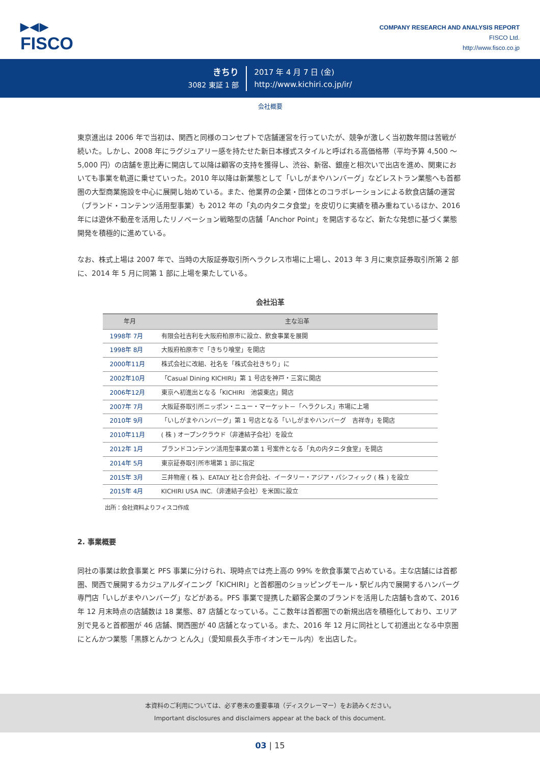▶◀▶
FISCO
COMPANY RESEARCH AND ANALYSIS REPORT
FISCO Ltd.
http://www.fisco.co.jp
きちり
3082 東証 1 部
2017 年 4 月 7 日 (金)
http://www.kichiri.co.jp/ir/
会社概要
東京進出は 2006 年で当初は、関西と同様のコンセプトで店舗運営を行っていたが、競争が激しく当初数年間は苦戦が続いた。しかし、2008 年にラグジュアリー感を持たせた新日本様式スタイルと呼ばれる高価格帯（平均予算 4,500 ～ 5,000 円）の店舗を恵比寿に開店して以降は顧客の支持を獲得し、渋谷、新宿、銀座と相次いで出店を進め、関東においても事業を軌道に乗せていった。2010 年以降は新業態として「いしがまやハンバーグ」などレストラン業態へも首都圏の大型商業施設を中心に展開し始めている。また、他業界の企業・団体とのコラボレーションによる飲食店舗の運営（ブランド・コンテンツ活用型事業）も 2012 年の「丸の内タニタ食堂」を皮切りに実績を積み重ねているほか、2016 年には遊休不動産を活用したリノベーション戦略型の店舗「Anchor Point」を開店するなど、新たな発想に基づく業態開発を積極的に進めている。
なお、株式上場は 2007 年で、当時の大阪証券取引所へラクレス市場に上場し、2013 年 3 月に東京証券取引所第 2 部に、2014 年 5 月に同第 1 部に上場を果たしている。
会社沿革
| 年月 | 主な沿革 |
| --- | --- |
| 1998年 7月 | 有限会社吉利を大阪府柏原市に設立、飲食事業を展開 |
| 1998年 8月 | 大阪府柏原市で「きちり喰堂」を開店 |
| 2000年11月 | 株式会社に改組、社名を「株式会社きちり」に |
| 2002年10月 | 「Casual Dining KICHIRI」第 1 号店を神戸・三宮に開店 |
| 2006年12月 | 東京へ初進出となる「KICHIRI 池袋東店」開店 |
| 2007年 7月 | 大阪証券取引所ニッポン・ニュー・マーケット－「ヘラクレス」市場に上場 |
| 2010年 9月 | 「いしがまやハンバーグ」第 1 号店となる「いしがまやハンバーグ 吉祥寺」を開店 |
| 2010年11月 | ( 株 ) オープンクラウド（非連結子会社）を設立 |
| 2012年 1月 | ブランドコンテンツ活用型事業の第 1 号案件となる「丸の内タニタ食堂」を開店 |
| 2014年 5月 | 東京証券取引所市場第 1 部に指定 |
| 2015年 3月 | 三井物産 ( 株 )、EATALY 社と合弁会社、イータリー・アジア・パシフィック ( 株 ) を設立 |
| 2015年 4月 | KICHIRI USA INC.（非連結子会社）を米国に設立 |
出所：会社資料よりフィスコ作成
2. 事業概要
同社の事業は飲食事業と PFS 事業に分けられ、現時点では売上高の 99% を飲食事業で占めている。主な店舗には首都圏、関西で展開するカジュアルダイニング「KICHIRI」と首都圏のショッピングモール・駅ビル内で展開するハンバーグ専門店「いしがまやハンバーグ」などがある。PFS 事業で提携した顧客企業のブランドを活用した店舗も含めて、2016 年 12 月末時点の店舗数は 18 業態、87 店舗となっている。ここ数年は首都圏での新規出店を積極化しており、エリア別で見ると首都圏が 46 店舗、関西圏が 40 店舗となっている。また、2016 年 12 月に同社として初進出となる中京圏にとんかつ業態「黒豚とんかつ とん久」（愛知県長久手市イオンモール内）を出店した。
本資料のご利用については、必ず巻末の重要事項（ディスクレーマー）をお読みください。
Important disclosures and disclaimers appear at the back of this document.
03 | 15